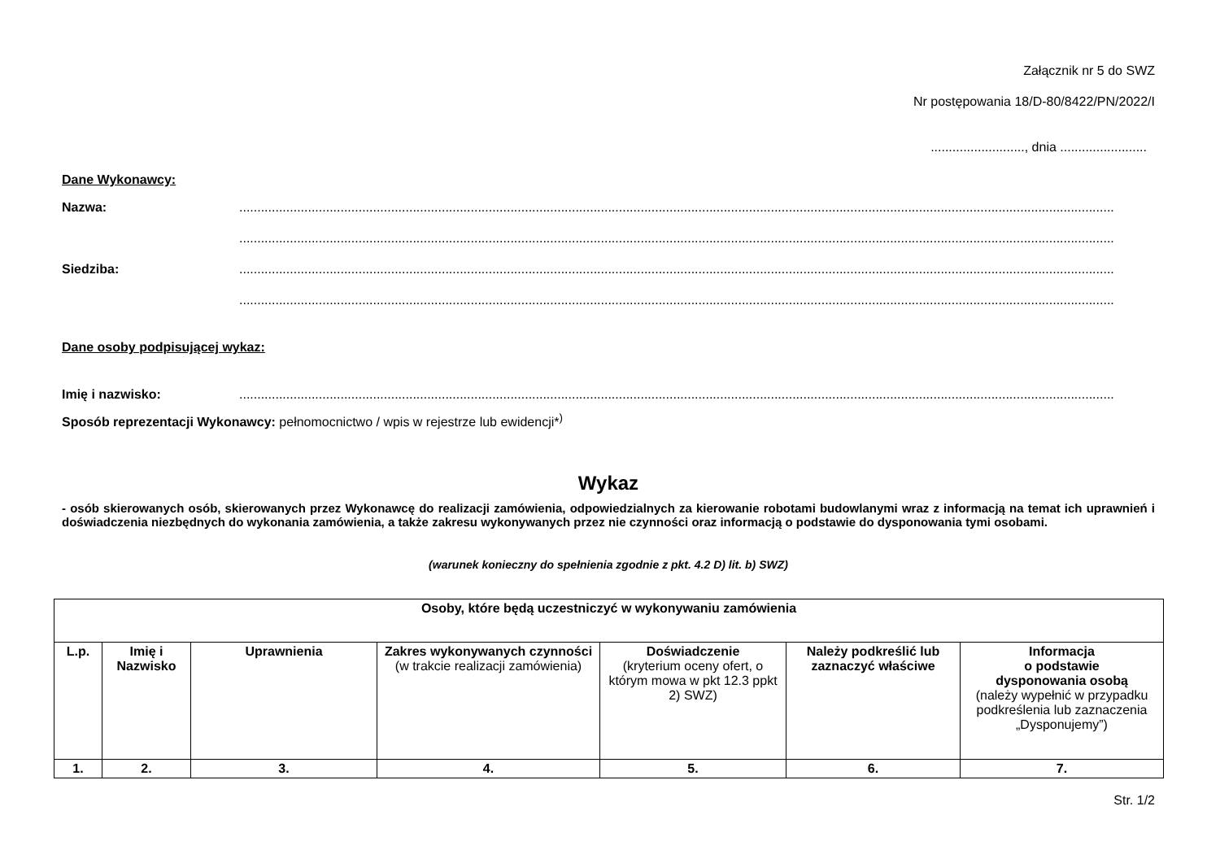Załącznik nr 5 do SWZ
Nr postępowania 18/D-80/8422/PN/2022/I
.........................., dnia ........................
Dane Wykonawcy:
Nazwa:..................................................................................................................................................................................................................................................
..................................................................................................................................................................................................................................................
Siedziba:..................................................................................................................................................................................................................................................
..................................................................................................................................................................................................................................................
Dane osoby podpisującej wykaz:
Imię i nazwisko:..................................................................................................................................................................................................................................................
Sposób reprezentacji Wykonawcy: pełnomocnictwo / wpis w rejestrze lub ewidencji*<sup>)</sup>
Wykaz
- osób skierowanych osób, skierowanych przez Wykonawcę do realizacji zamówienia, odpowiedzialnych za kierowanie robotami budowlanymi wraz z informacją na temat ich uprawnień i doświadczenia niezbędnych do wykonania zamówienia, a także zakresu wykonywanych przez nie czynności oraz informacją o podstawie do dysponowania tymi osobami.
(warunek konieczny do spełnienia zgodnie z pkt. 4.2 D) lit. b) SWZ)
| Osoby, które będą uczestniczyć w wykonywaniu zamówienia | | | | | | |
| --- | --- | --- | --- | --- | --- | --- |
| L.p. | Imię i Nazwisko | Uprawnienia | Zakres wykonywanych czynności (w trakcie realizacji zamówienia) | Doświadczenie (kryterium oceny ofert, o którym mowa w pkt 12.3 ppkt 2) SWZ) | Należy podkreślić lub zaznaczyć właściwe | Informacja o podstawie dysponowania osobą (należy wypełnić w przypadku podkreślenia lub zaznaczenia „Dysponujemy”) |
| 1. | 2. | 3. | 4. | 5. | 6. | 7. |
Str. 1/2